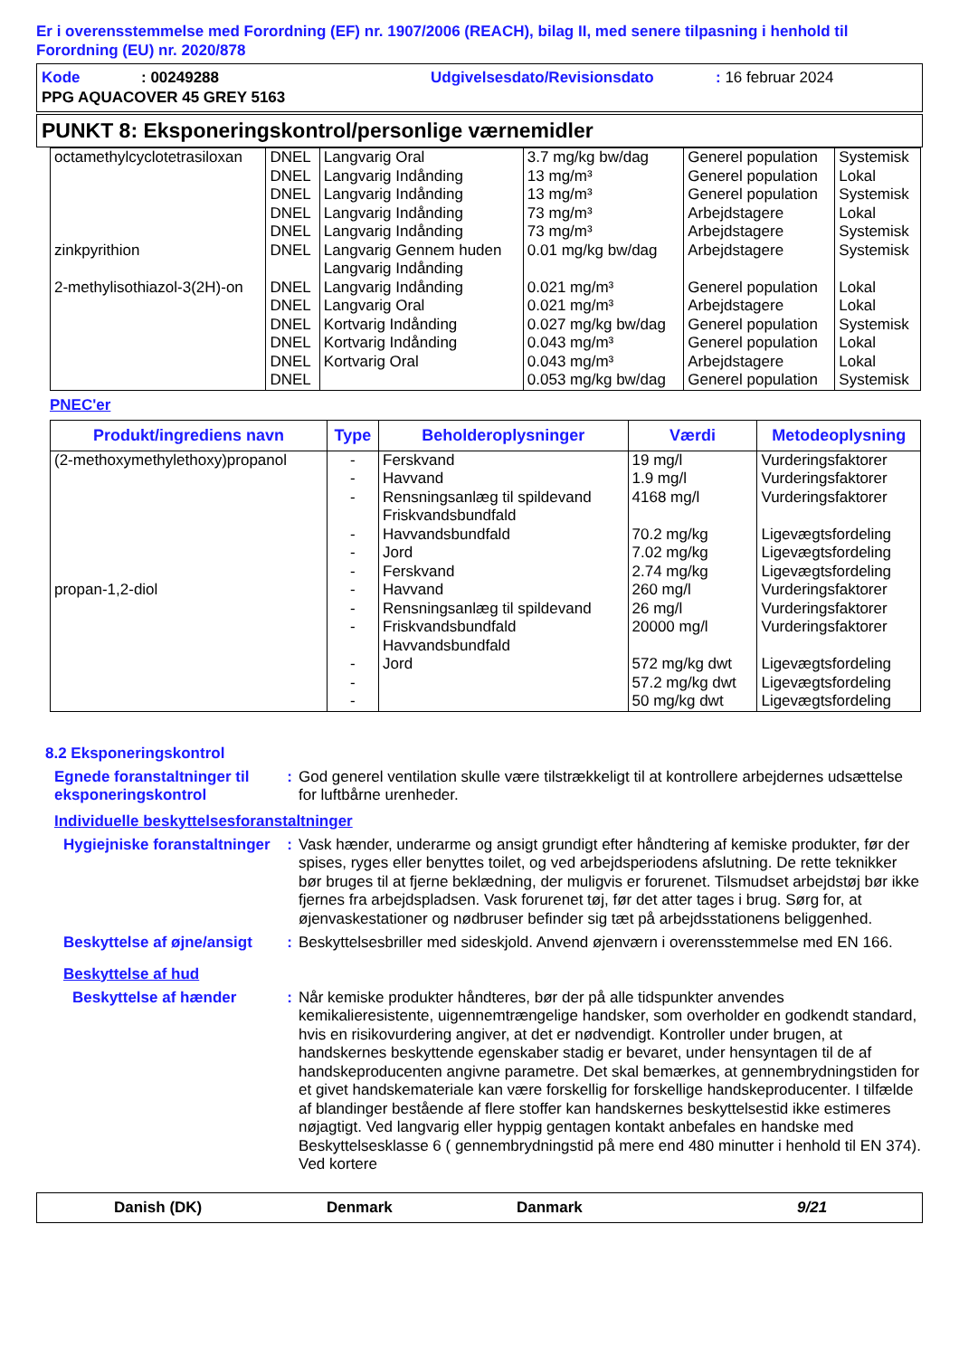Er i overensstemmelse med Forordning (EF) nr. 1907/2006 (REACH), bilag II, med senere tilpasning i henhold til Forordning (EU) nr. 2020/878
| Kode | : 00249288 | Udgivelsesdato/Revisionsdato | : 16 februar 2024 |
| PPG AQUACOVER 45 GREY 5163 | | | |
PUNKT 8: Eksponeringskontrol/personlige værnemidler
| octamethylcyclotetrasiloxan zinkpyrithion 2-methylisothiazol-3(2H)-on | DNEL DNEL DNEL DNEL DNEL DNEL DNEL DNEL DNEL DNEL DNEL DNEL | Langvarig Oral Langvarig Indånding Langvarig Indånding Langvarig Indånding Langvarig Indånding Langvarig Gennem huden Langvarig Indånding Langvarig Indånding Langvarig Oral Kortvarig Indånding Kortvarig Indånding Kortvarig Oral | 3.7 mg/kg bw/dag 13 mg/m³ 13 mg/m³ 73 mg/m³ 73 mg/m³ 0.01 mg/kg bw/dag 0.021 mg/m³ 0.021 mg/m³ 0.027 mg/kg bw/dag 0.043 mg/m³ 0.043 mg/m³ 0.053 mg/kg bw/dag | Generel population Generel population Generel population Arbejdstagere Arbejdstagere Arbejdstagere Generel population Arbejdstagere Generel population Generel population Arbejdstagere Generel population | Systemisk Lokal Systemisk Lokal Systemisk Systemisk Lokal Lokal Systemisk Lokal Lokal Systemisk |
PNEC'er
| Produkt/ingrediens navn | Type | Beholderoplysninger | Værdi | Metodeoplysning |
| --- | --- | --- | --- | --- |
| (2-methoxymethylethoxy)propanol propan-1,2-diol | - - - - - - - - - - - - | Ferskvand Havvand Rensningsanlæg til spildevand Friskvandsbundfald Havvandsbundfald Jord Ferskvand Havvand Rensningsanlæg til spildevand Friskvandsbundfald Havvandsbundfald Jord | 19 mg/l 1.9 mg/l 4168 mg/l 70.2 mg/kg 7.02 mg/kg 2.74 mg/kg 260 mg/l 26 mg/l 20000 mg/l 572 mg/kg dwt 57.2 mg/kg dwt 50 mg/kg dwt | Vurderingsfaktorer Vurderingsfaktorer Vurderingsfaktorer Ligevægtsfordeling Ligevægtsfordeling Ligevægtsfordeling Vurderingsfaktorer Vurderingsfaktorer Vurderingsfaktorer Ligevægtsfordeling Ligevægtsfordeling Ligevægtsfordeling |
8.2 Eksponeringskontrol
Egnede foranstaltninger til eksponeringskontrol
: God generel ventilation skulle være tilstrækkeligt til at kontrollere arbejdernes udsættelse for luftbårne urenheder.
Individuelle beskyttelsesforanstaltninger
Hygiejniske foranstaltninger
: Vask hænder, underarme og ansigt grundigt efter håndtering af kemiske produkter, før der spises, ryges eller benyttes toilet, og ved arbejdsperiodens afslutning. De rette teknikker bør bruges til at fjerne beklædning, der muligvis er forurenet. Tilsmudset arbejdstøj bør ikke fjernes fra arbejdspladsen. Vask forurenet tøj, før det atter tages i brug. Sørg for, at øjenvaskestationer og nødbruser befinder sig tæt på arbejdsstationens beliggenhed.
Beskyttelse af øjne/ansigt
: Beskyttelsesbriller med sideskjold. Anvend øjenværn i overensstemmelse med EN 166.
Beskyttelse af hud
Beskyttelse af hænder : Når kemiske produkter håndteres, bør der på alle tidspunkter anvendes kemikalieresistente, uigennemtrængelige handsker, som overholder en godkendt standard, hvis en risikovurdering angiver, at det er nødvendigt. Kontroller under brugen, at handskernes beskyttende egenskaber stadig er bevaret, under hensyntagen til de af handskeproducenten angivne parametre. Det skal bemærkes, at gennembrydningstiden for et givet handskemateriale kan være forskellig for forskellige handskeproducenter. I tilfælde af blandinger bestående af flere stoffer kan handskernes beskyttelsestid ikke estimeres nøjagtigt. Ved langvarig eller hyppig gentagen kontakt anbefales en handske med Beskyttelsesklasse 6 ( gennembrydningstid på mere end 480 minutter i henhold til EN 374). Ved kortere
Danish (DK) Denmark Danmark 9/21